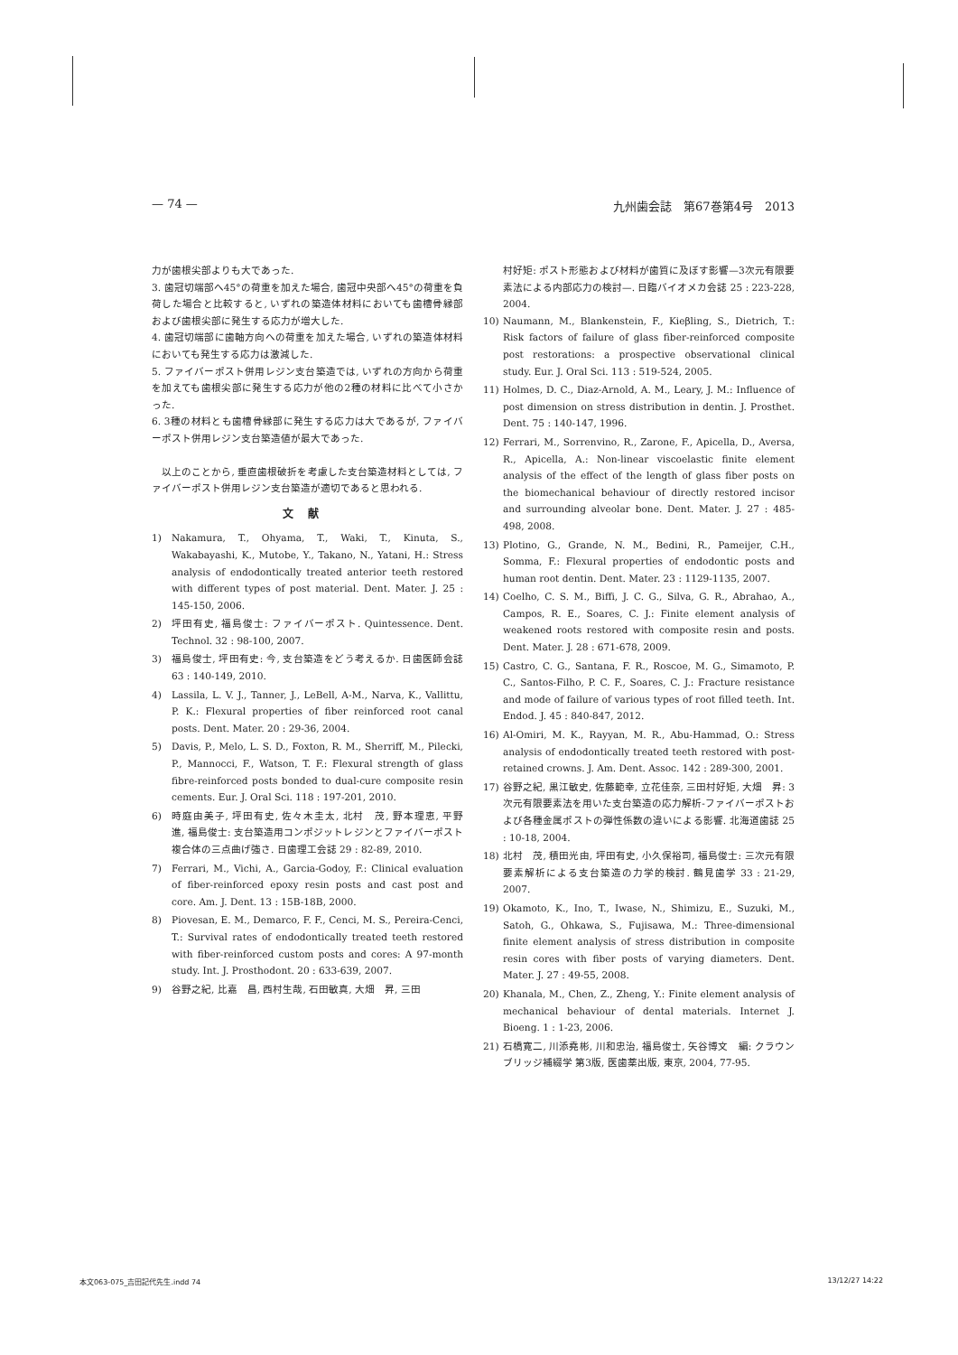— 74 — 九州歯会誌　第67巻第4号　2013
力が歯根尖部よりも大であった.
3. 歯冠切端部へ45°の荷重を加えた場合, 歯冠中央部へ45°の荷重を負荷した場合と比較すると, いずれの築造体材料においても歯槽骨縁部および歯根尖部に発生する応力が増大した.
4. 歯冠切端部に歯軸方向への荷重を加えた場合, いずれの築造体材料においても発生する応力は激減した.
5. ファイバーポスト併用レジン支台築造では, いずれの方向から荷重を加えても歯根尖部に発生する応力が他の2種の材料に比べて小さかった.
6. 3種の材料とも歯槽骨縁部に発生する応力は大であるが, ファイバーポスト併用レジン支台築造値が最大であった.
　以上のことから, 垂直歯根破折を考慮した支台築造材料としては, ファイバーポスト併用レジン支台築造が適切であると思われる.
文献
1) Nakamura, T., Ohyama, T., Waki, T., Kinuta, S., Wakabayashi, K., Mutobe, Y., Takano, N., Yatani, H.: Stress analysis of endodontically treated anterior teeth restored with different types of post material. Dent. Mater. J. 25 : 145-150, 2006.
2) 坪田有史, 福島俊士: ファイバーポスト. Quintessence. Dent. Technol. 32 : 98-100, 2007.
3) 福島俊士, 坪田有史: 今, 支台築造をどう考えるか. 日歯医師会誌 63 : 140-149, 2010.
4) Lassila, L. V. J., Tanner, J., LeBell, A-M., Narva, K., Vallittu, P. K.: Flexural properties of fiber reinforced root canal posts. Dent. Mater. 20 : 29-36, 2004.
5) Davis, P., Melo, L. S. D., Foxton, R. M., Sherriff, M., Pilecki, P., Mannocci, F., Watson, T. F.: Flexural strength of glass fibre-reinforced posts bonded to dual-cure composite resin cements. Eur. J. Oral Sci. 118 : 197-201, 2010.
6) 時庭由美子, 坪田有史, 佐々木圭太, 北村　茂, 野本理恵, 平野　進, 福島俊士: 支台築造用コンポジットレジンとファイバーポスト複合体の三点曲げ強さ. 日歯理工会誌 29 : 82-89, 2010.
7) Ferrari, M., Vichi, A., Garcia-Godoy, F.: Clinical evaluation of fiber-reinforced epoxy resin posts and cast post and core. Am. J. Dent. 13 : 15B-18B, 2000.
8) Piovesan, E. M., Demarco, F. F., Cenci, M. S., Pereira-Cenci, T.: Survival rates of endodontically treated teeth restored with fiber-reinforced custom posts and cores: A 97-month study. Int. J. Prosthodont. 20 : 633-639, 2007.
9) 谷野之紀, 比嘉　昌, 西村生哉, 石田敏真, 大畑　昇, 三田
村好矩: ポスト形態および材料が歯質に及ぼす影響—3次元有限要素法による内部応力の検討—. 日臨バイオメカ会誌 25 : 223-228, 2004.
10) Naumann, M., Blankenstein, F., Kieβling, S., Dietrich, T.: Risk factors of failure of glass fiber-reinforced composite post restorations: a prospective observational clinical study. Eur. J. Oral Sci. 113 : 519-524, 2005.
11) Holmes, D. C., Diaz-Arnold, A. M., Leary, J. M.: Influence of post dimension on stress distribution in dentin. J. Prosthet. Dent. 75 : 140-147, 1996.
12) Ferrari, M., Sorrenvino, R., Zarone, F., Apicella, D., Aversa, R., Apicella, A.: Non-linear viscoelastic finite element analysis of the effect of the length of glass fiber posts on the biomechanical behaviour of directly restored incisor and surrounding alveolar bone. Dent. Mater. J. 27 : 485-498, 2008.
13) Plotino, G., Grande, N. M., Bedini, R., Pameijer, C.H., Somma, F.: Flexural properties of endodontic posts and human root dentin. Dent. Mater. 23 : 1129-1135, 2007.
14) Coelho, C. S. M., Biffi, J. C. G., Silva, G. R., Abrahao, A., Campos, R. E., Soares, C. J.: Finite element analysis of weakened roots restored with composite resin and posts. Dent. Mater. J. 28 : 671-678, 2009.
15) Castro, C. G., Santana, F. R., Roscoe, M. G., Simamoto, P. C., Santos-Filho, P. C. F., Soares, C. J.: Fracture resistance and mode of failure of various types of root filled teeth. Int. Endod. J. 45 : 840-847, 2012.
16) Al-Omiri, M. K., Rayyan, M. R., Abu-Hammad, O.: Stress analysis of endodontically treated teeth restored with post-retained crowns. J. Am. Dent. Assoc. 142 : 289-300, 2001.
17) 谷野之紀, 黒江敏史, 佐藤範幸, 立花佳奈, 三田村好矩, 大畑　昇: 3次元有限要素法を用いた支台築造の応力解析-ファイバーポストおよび各種金属ポストの弾性係数の違いによる影響. 北海道歯誌 25 : 10-18, 2004.
18) 北村　茂, 積田光由, 坪田有史, 小久保裕司, 福島俊士: 三次元有限要素解析による支台築造の力学的検討. 鶴見歯学 33 : 21-29, 2007.
19) Okamoto, K., Ino, T., Iwase, N., Shimizu, E., Suzuki, M., Satoh, G., Ohkawa, S., Fujisawa, M.: Three-dimensional finite element analysis of stress distribution in composite resin cores with fiber posts of varying diameters. Dent. Mater. J. 27 : 49-55, 2008.
20) Khanala, M., Chen, Z., Zheng, Y.: Finite element analysis of mechanical behaviour of dental materials. Internet J. Bioeng. 1 : 1-23, 2006.
21) 石橋寛二, 川添堯彬, 川和忠治, 福島俊士, 矢谷博文　編: クラウンブリッジ補綴学 第3版, 医歯薬出版, 東京, 2004, 77-95.
本文063-075_吉田記代先生.indd 74 13/12/27 14:22